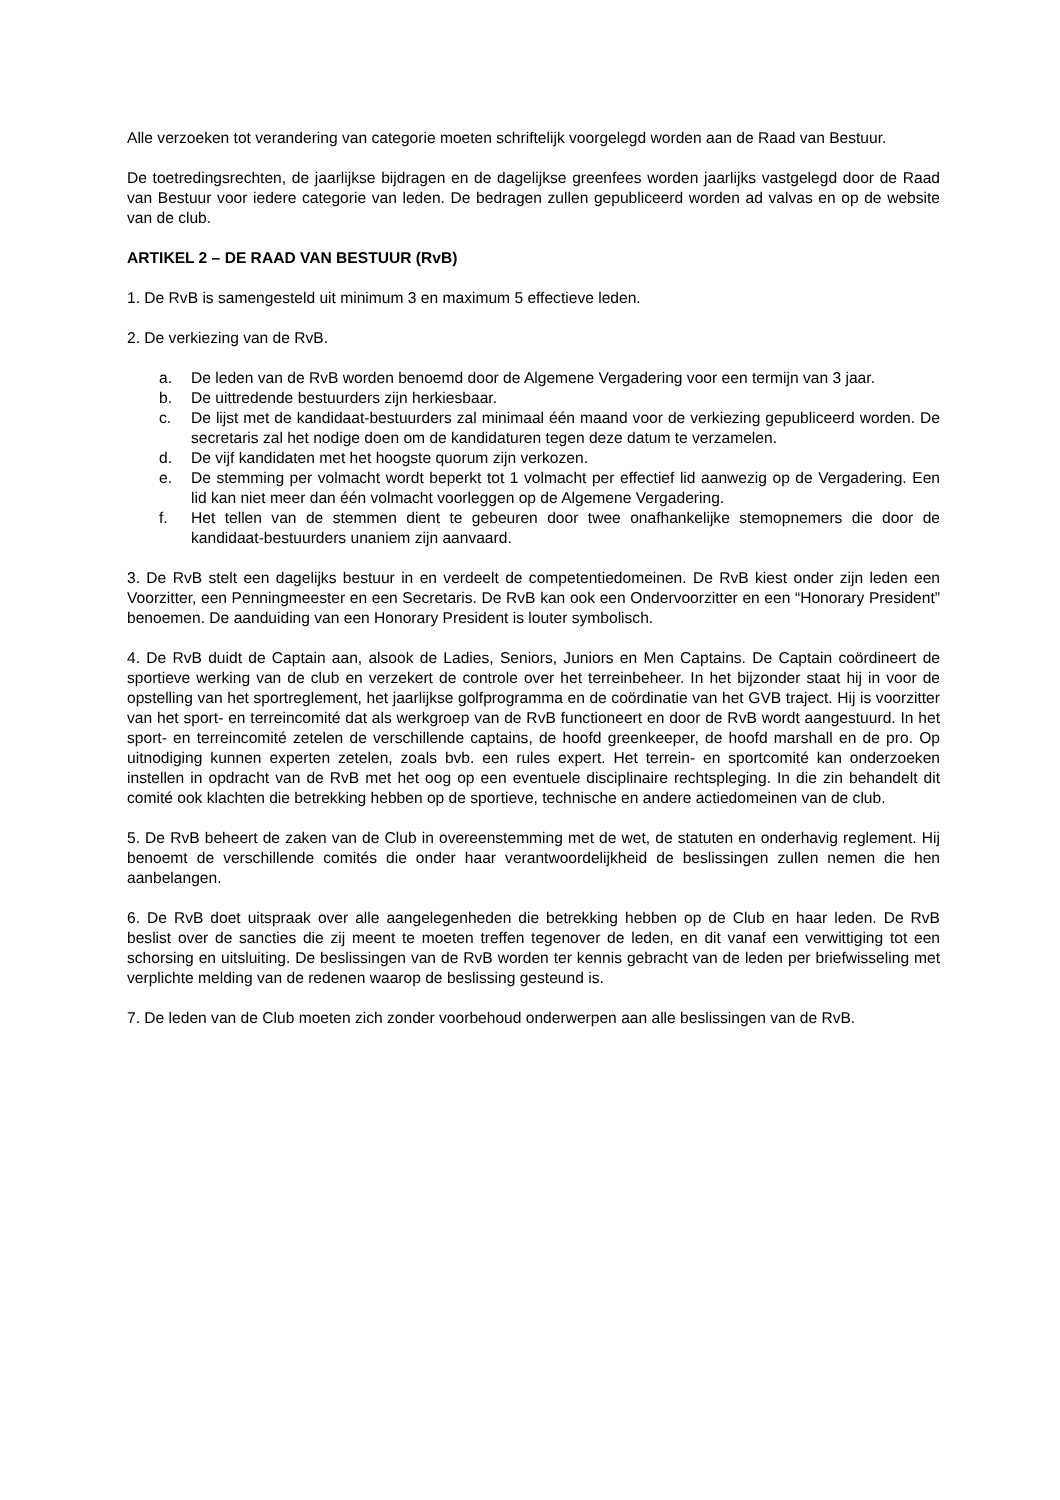Alle verzoeken tot verandering van categorie moeten schriftelijk voorgelegd worden aan de Raad van Bestuur.
De toetredingsrechten, de jaarlijkse bijdragen en de dagelijkse greenfees worden jaarlijks vastgelegd door de Raad van Bestuur voor iedere categorie van leden. De bedragen zullen gepubliceerd worden ad valvas en op de website van de club.
ARTIKEL 2 – DE RAAD VAN BESTUUR (RvB)
1. De RvB is samengesteld uit minimum 3 en maximum 5 effectieve leden.
2. De verkiezing van de RvB.
a. De leden van de RvB worden benoemd door de Algemene Vergadering voor een termijn van 3 jaar.
b. De uittredende bestuurders zijn herkiesbaar.
c. De lijst met de kandidaat-bestuurders zal minimaal één maand voor de verkiezing gepubliceerd worden. De secretaris zal het nodige doen om de kandidaturen tegen deze datum te verzamelen.
d. De vijf kandidaten met het hoogste quorum zijn verkozen.
e. De stemming per volmacht wordt beperkt tot 1 volmacht per effectief lid aanwezig op de Vergadering. Een lid kan niet meer dan één volmacht voorleggen op de Algemene Vergadering.
f. Het tellen van de stemmen dient te gebeuren door twee onafhankelijke stemopnemers die door de kandidaat-bestuurders unaniem zijn aanvaard.
3. De RvB stelt een dagelijks bestuur in en verdeelt de competentiedomeinen. De RvB kiest onder zijn leden een Voorzitter, een Penningmeester en een Secretaris. De RvB kan ook een Ondervoorzitter en een “Honorary President” benoemen. De aanduiding van een Honorary President is louter symbolisch.
4. De RvB duidt de Captain aan, alsook de Ladies, Seniors, Juniors en Men Captains. De Captain coördineert de sportieve werking van de club en verzekert de controle over het terreinbeheer. In het bijzonder staat hij in voor de opstelling van het sportreglement, het jaarlijkse golfprogramma en de coördinatie van het GVB traject. Hij is voorzitter van het sport- en terreincomité dat als werkgroep van de RvB functioneert en door de RvB wordt aangestuurd. In het sport- en terreincomité zetelen de verschillende captains, de hoofd greenkeeper, de hoofd marshall en de pro. Op uitnodiging kunnen experten zetelen, zoals bvb. een rules expert. Het terrein- en sportcomité kan onderzoeken instellen in opdracht van de RvB met het oog op een eventuele disciplinaire rechtspleging. In die zin behandelt dit comité ook klachten die betrekking hebben op de sportieve, technische en andere actiedomeinen van de club.
5. De RvB beheert de zaken van de Club in overeenstemming met de wet, de statuten en onderhavig reglement. Hij benoemt de verschillende comités die onder haar verantwoordelijkheid de beslissingen zullen nemen die hen aanbelangen.
6. De RvB doet uitspraak over alle aangelegenheden die betrekking hebben op de Club en haar leden. De RvB beslist over de sancties die zij meent te moeten treffen tegenover de leden, en dit vanaf een verwittiging tot een schorsing en uitsluiting. De beslissingen van de RvB worden ter kennis gebracht van de leden per briefwisseling met verplichte melding van de redenen waarop de beslissing gesteund is.
7. De leden van de Club moeten zich zonder voorbehoud onderwerpen aan alle beslissingen van de RvB.